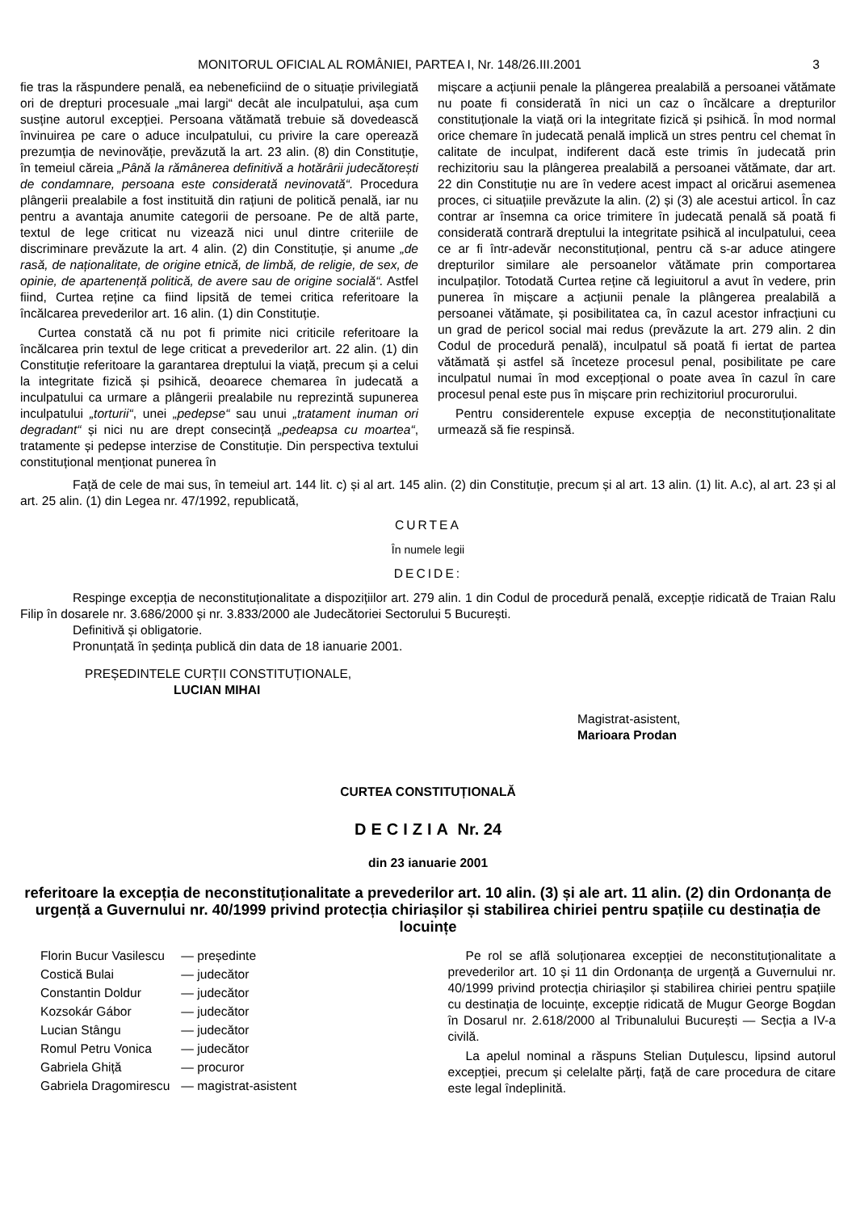MONITORUL OFICIAL AL ROMÂNIEI, PARTEA I, Nr. 148/26.III.2001 3
fie tras la răspundere penală, ea nebeneficiind de o situație privilegiată ori de drepturi procesuale „mai largi“ decât ale inculpatului, așa cum susține autorul excepției. Persoana vătămată trebuie să dovedească învinuirea pe care o aduce inculpatului, cu privire la care operează prezumția de nevinovăție, prevăzută la art. 23 alin. (8) din Constituție, în temeiul căreia „Până la rămânerea definitivă a hotărârii judecătorești de condamnare, persoana este considerată nevinovată“. Procedura plângerii prealabile a fost instituită din rațiuni de politică penală, iar nu pentru a avantaja anumite categorii de persoane. Pe de altă parte, textul de lege criticat nu vizează nici unul dintre criteriile de discriminare prevăzute la art. 4 alin. (2) din Constituție, și anume „de rasă, de naționalitate, de origine etnică, de limbă, de religie, de sex, de opinie, de apartenență politică, de avere sau de origine socială“. Astfel fiind, Curtea reține ca fiind lipsită de temei critica referitoare la încălcarea prevederilor art. 16 alin. (1) din Constituție.
Curtea constată că nu pot fi primite nici criticile referitoare la încălcarea prin textul de lege criticat a prevederilor art. 22 alin. (1) din Constituție referitoare la garantarea dreptului la viață, precum și a celui la integritate fizică și psihică, deoarece chemarea în judecată a inculpatului ca urmare a plângerii prealabile nu reprezintă supunerea inculpatului „torturii“, unei „pedepse“ sau unui „tratament inuman ori degradant“ și nici nu are drept consecință „pedeapsa cu moartea“, tratamente și pedepse interzise de Constituție. Din perspectiva textului constituțional menționat punerea în
mișcare a acțiunii penale la plângerea prealabilă a persoanei vătămate nu poate fi considerată în nici un caz o încălcare a drepturilor constituționale la viață ori la integritate fizică și psihică. În mod normal orice chemare în judecată penală implică un stres pentru cel chemat în calitate de inculpat, indiferent dacă este trimis în judecată prin rechizitoriu sau la plângerea prealabilă a persoanei vătămate, dar art. 22 din Constituție nu are în vedere acest impact al oricărui asemenea proces, ci situațiile prevăzute la alin. (2) și (3) ale acestui articol. În caz contrar ar însemna ca orice trimitere în judecată penală să poată fi considerată contrară dreptului la integritate psihică al inculpatului, ceea ce ar fi într-adevăr neconstituțional, pentru că s-ar aduce atingere drepturilor similare ale persoanelor vătămate prin comportarea inculpaților. Totodată Curtea reține că legiuitorul a avut în vedere, prin punerea în mișcare a acțiunii penale la plângerea prealabilă a persoanei vătămate, și posibilitatea ca, în cazul acestor infracțiuni cu un grad de pericol social mai redus (prevăzute la art. 279 alin. 2 din Codul de procedură penală), inculpatul să poată fi iertat de partea vătămată și astfel să înceteze procesul penal, posibilitate pe care inculpatul numai în mod excepțional o poate avea în cazul în care procesul penal este pus în mișcare prin rechizitoriul procurorului.
Pentru considerentele expuse excepția de neconstituționalitate urmează să fie respinsă.
Față de cele de mai sus, în temeiul art. 144 lit. c) și al art. 145 alin. (2) din Constituție, precum și al art. 13 alin. (1) lit. A.c), al art. 23 și al art. 25 alin. (1) din Legea nr. 47/1992, republicată,
CURTEA
În numele legii
DECIDE:
Respinge excepția de neconstituționalitate a dispozițiilor art. 279 alin. 1 din Codul de procedură penală, excepție ridicată de Traian Ralu Filip în dosarele nr. 3.686/2000 și nr. 3.833/2000 ale Judecătoriei Sectorului 5 București.
Definitivă și obligatorie.
Pronunțată în ședința publică din data de 18 ianuarie 2001.
PREȘEDINTELE CURȚII CONSTITUȚIONALE,
LUCIAN MIHAI
Magistrat-asistent,
Marioara Prodan
CURTEA CONSTITUȚIONALĂ
DECIZIA Nr. 24
din 23 ianuarie 2001
referitoare la excepția de neconstituționalitate a prevederilor art. 10 alin. (3) și ale art. 11 alin. (2) din Ordonanța de urgență a Guvernului nr. 40/1999 privind protecția chiriașilor și stabilirea chiriei pentru spațiile cu destinația de locuințe
| Florin Bucur Vasilescu | — președinte |
| Costică Bulai | — judecător |
| Constantin Doldur | — judecător |
| Kozsokár Gábor | — judecător |
| Lucian Stângu | — judecător |
| Romul Petru Vonica | — judecător |
| Gabriela Ghiță | — procuror |
| Gabriela Dragomirescu | — magistrat-asistent |
Pe rol se află soluționarea excepției de neconstituționalitate a prevederilor art. 10 și 11 din Ordonanța de urgență a Guvernului nr. 40/1999 privind protecția chiriașilor și stabilirea chiriei pentru spațiile cu destinația de locuințe, excepție ridicată de Mugur George Bogdan în Dosarul nr. 2.618/2000 al Tribunalului București — Secția a IV-a civilă.
La apelul nominal a răspuns Stelian Duțulescu, lipsind autorul excepției, precum și celelalte părți, față de care procedura de citare este legal îndeplinită.